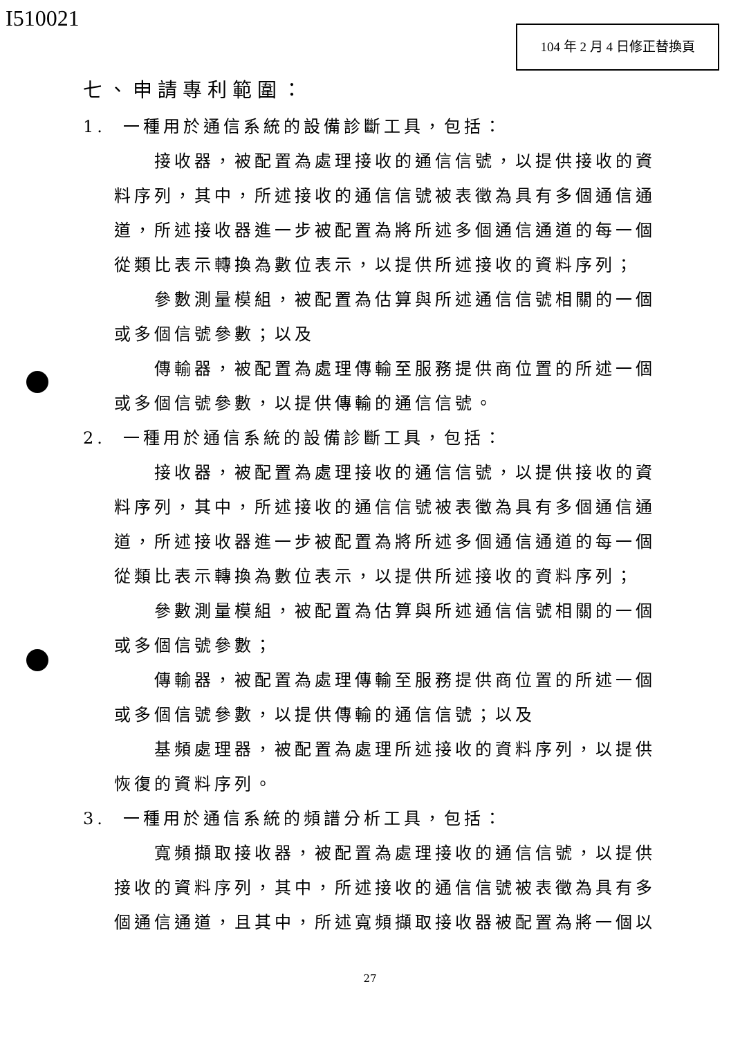I510021 104 年 2 月 4 日修正替換頁
七、申請專利範圍：
1. 一種用於通信系統的設備診斷工具，包括：
接收器，被配置為處理接收的通信信號，以提供接收的資料序列，其中，所述接收的通信信號被表徵為具有多個通信通道，所述接收器進一步被配置為將所述多個通信通道的每一個從類比表示轉換為數位表示，以提供所述接收的資料序列；
參數測量模組，被配置為估算與所述通信信號相關的一個或多個信號參數；以及
傳輸器，被配置為處理傳輸至服務提供商位置的所述一個或多個信號參數，以提供傳輸的通信信號。
2. 一種用於通信系統的設備診斷工具，包括：
接收器，被配置為處理接收的通信信號，以提供接收的資料序列，其中，所述接收的通信信號被表徵為具有多個通信通道，所述接收器進一步被配置為將所述多個通信通道的每一個從類比表示轉換為數位表示，以提供所述接收的資料序列；
參數測量模組，被配置為估算與所述通信信號相關的一個或多個信號參數；
傳輸器，被配置為處理傳輸至服務提供商位置的所述一個或多個信號參數，以提供傳輸的通信信號；以及
基頻處理器，被配置為處理所述接收的資料序列，以提供恢復的資料序列。
3. 一種用於通信系統的頻譜分析工具，包括：
寬頻擷取接收器，被配置為處理接收的通信信號，以提供接收的資料序列，其中，所述接收的通信信號被表徵為具有多個通信通道，且其中，所述寬頻擷取接收器被配置為將一個以
27